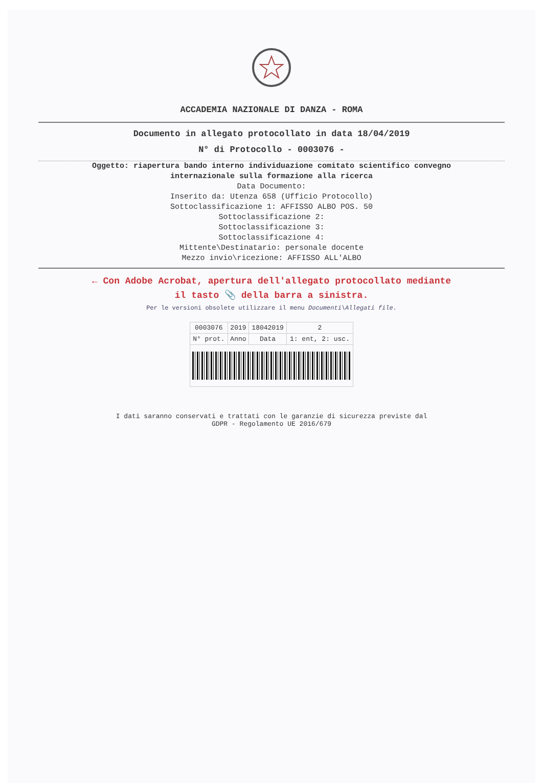ACCADEMIA NAZIONALE DI DANZA - ROMA
Documento in allegato protocollato in data 18/04/2019
N° di Protocollo - 0003076 -
Oggetto: riapertura bando interno individuazione comitato scientifico convegno
internazionale sulla formazione alla ricerca
Data Documento:
Inserito da: Utenza 658 (Ufficio Protocollo)
Sottoclassificazione 1: AFFISSO ALBO POS. 50
Sottoclassificazione 2:
Sottoclassificazione 3:
Sottoclassificazione 4:
Mittente\Destinatario: personale docente
Mezzo invio\ricezione: AFFISSO ALL'ALBO
← Con Adobe Acrobat, apertura dell'allegato protocollato mediante
il tasto 📎 della barra a sinistra.
Per le versioni obsolete utilizzare il menu Documenti\Allegati file.
| 0003076 | 2019 | 18042019 | 2 |
| N° prot. | Anno | Data | 1: ent, 2: usc. |
I dati saranno conservati e trattati con le garanzie di sicurezza previste dal
GDPR - Regolamento UE 2016/679